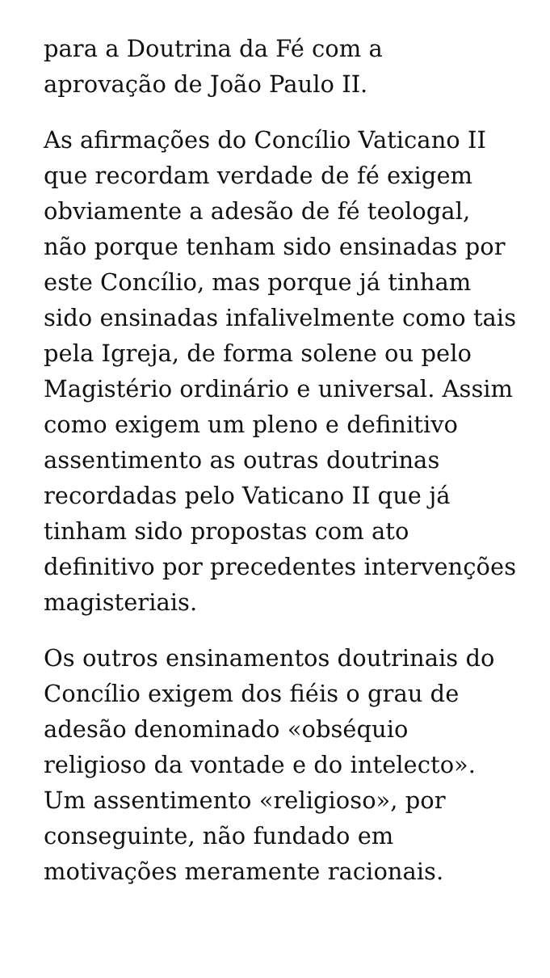para a Doutrina da Fé com a
aprovação de João Paulo II.
As afirmações do Concílio Vaticano II que recordam verdade de fé exigem obviamente a adesão de fé teologal, não porque tenham sido ensinadas por este Concílio, mas porque já tinham sido ensinadas infalivelmente como tais pela Igreja, de forma solene ou pelo Magistério ordinário e universal. Assim como exigem um pleno e definitivo assentimento as outras doutrinas recordadas pelo Vaticano II que já tinham sido propostas com ato definitivo por precedentes intervenções magisteriais.
Os outros ensinamentos doutrinais do Concílio exigem dos fiéis o grau de adesão denominado «obséquio religioso da vontade e do intelecto». Um assentimento «religioso», por conseguinte, não fundado em motivações meramente racionais.